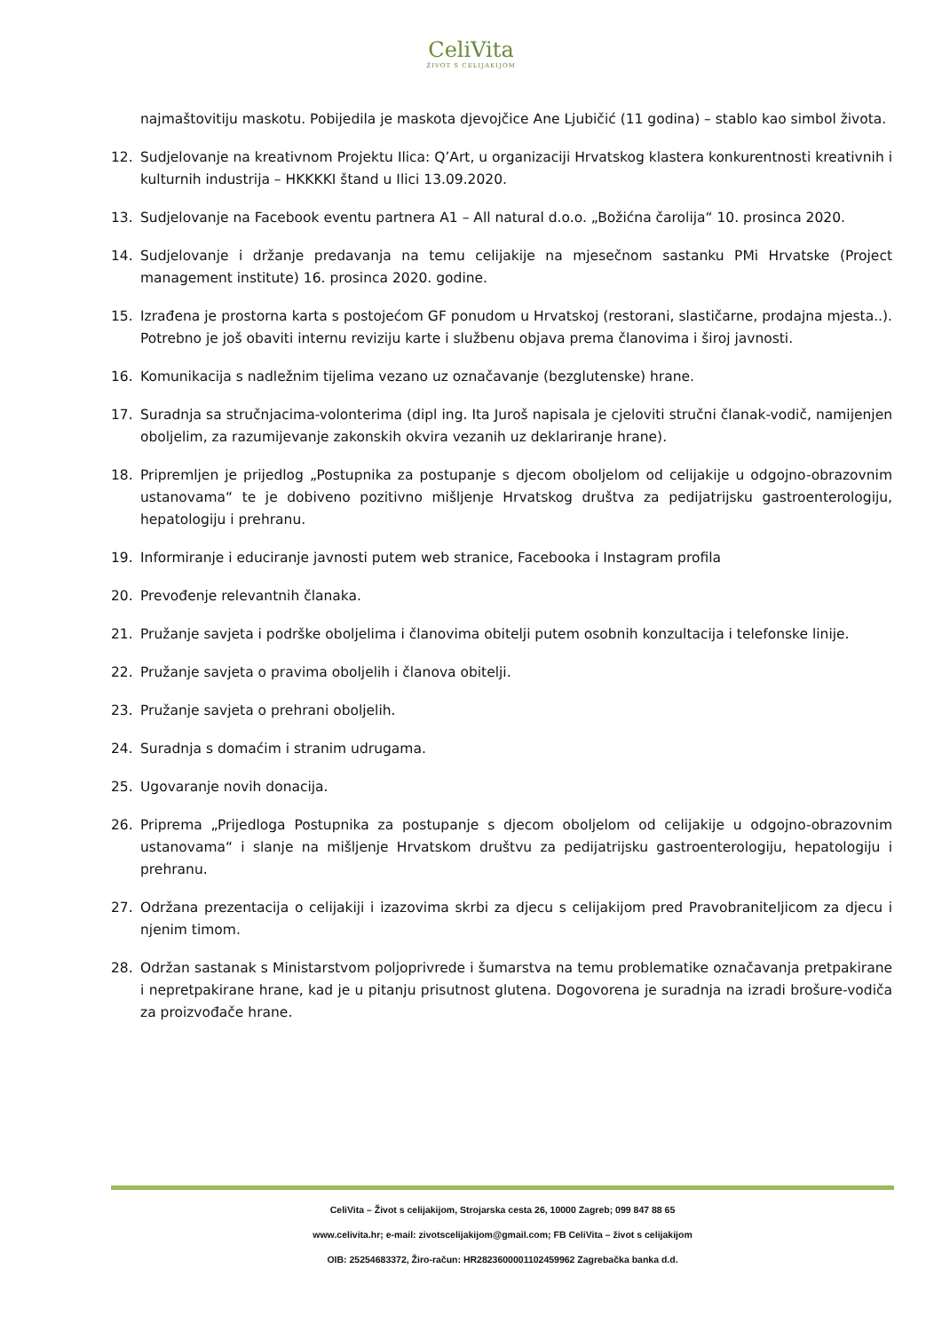CeliVita
ŽIVOT S CELIJAKIJOM
najmaštovitiju maskotu. Pobijedila je maskota djevojčice Ane Ljubičić (11 godina) – stablo kao simbol života.
12. Sudjelovanje na kreativnom Projektu Ilica: Q’Art, u organizaciji Hrvatskog klastera konkurentnosti kreativnih i kulturnih industrija – HKKKKI štand u Ilici 13.09.2020.
13. Sudjelovanje na Facebook eventu partnera A1 – All natural d.o.o. „Božićna čarolija“ 10. prosinca 2020.
14. Sudjelovanje i držanje predavanja na temu celijakije na mjesečnom sastanku PMi Hrvatske (Project management institute) 16. prosinca 2020. godine.
15. Izrađena je prostorna karta s postojećom GF ponudom u Hrvatskoj (restorani, slastičarne, prodajna mjesta..). Potrebno je još obaviti internu reviziju karte i službenu objava prema članovima i široj javnosti.
16. Komunikacija s nadležnim tijelima vezano uz označavanje (bezglutenske) hrane.
17. Suradnja sa stručnjacima-volonterima (dipl ing. Ita Juroš napisala je cjeloviti stručni članak-vodič, namijenjen oboljelim, za razumijevanje zakonskih okvira vezanih uz deklariranje hrane).
18. Pripremljen je prijedlog „Postupnika za postupanje s djecom oboljelom od celijakije u odgojno-obrazovnim ustanovama“ te je dobiveno pozitivno mišljenje Hrvatskog društva za pedijatrijsku gastroenterologiju, hepatologiju i prehranu.
19. Informiranje i educiranje javnosti putem web stranice, Facebooka i Instagram profila
20. Prevođenje relevantnih članaka.
21. Pružanje savjeta i podrške oboljelima i članovima obitelji putem osobnih konzultacija i telefonske linije.
22. Pružanje savjeta o pravima oboljelih i članova obitelji.
23. Pružanje savjeta o prehrani oboljelih.
24. Suradnja s domaćim i stranim udrugama.
25. Ugovaranje novih donacija.
26. Priprema „Prijedloga Postupnika za postupanje s djecom oboljelom od celijakije u odgojno-obrazovnim ustanovama“ i slanje na mišljenje Hrvatskom društvu za pedijatrijsku gastroenterologiju, hepatologiju i prehranu.
27. Održana prezentacija o celijakiji i izazovima skrbi za djecu s celijakijom pred Pravobraniteljicom za djecu i njenim timom.
28. Održan sastanak s Ministarstvom poljoprivrede i šumarstva na temu problematike označavanja pretpakirane i nepretpakirane hrane, kad je u pitanju prisutnost glutena. Dogovorena je suradnja na izradi brošure-vodiča za proizvođače hrane.
CeliVita – Život s celijakijom, Strojarska cesta 26, 10000 Zagreb; 099 847 88 65
www.celivita.hr; e-mail: zivotscelijakijom@gmail.com; FB CeliVita – život s celijakijom
OIB: 25254683372, Žiro-račun: HR2823600001102459962 Zagrebačka banka d.d.